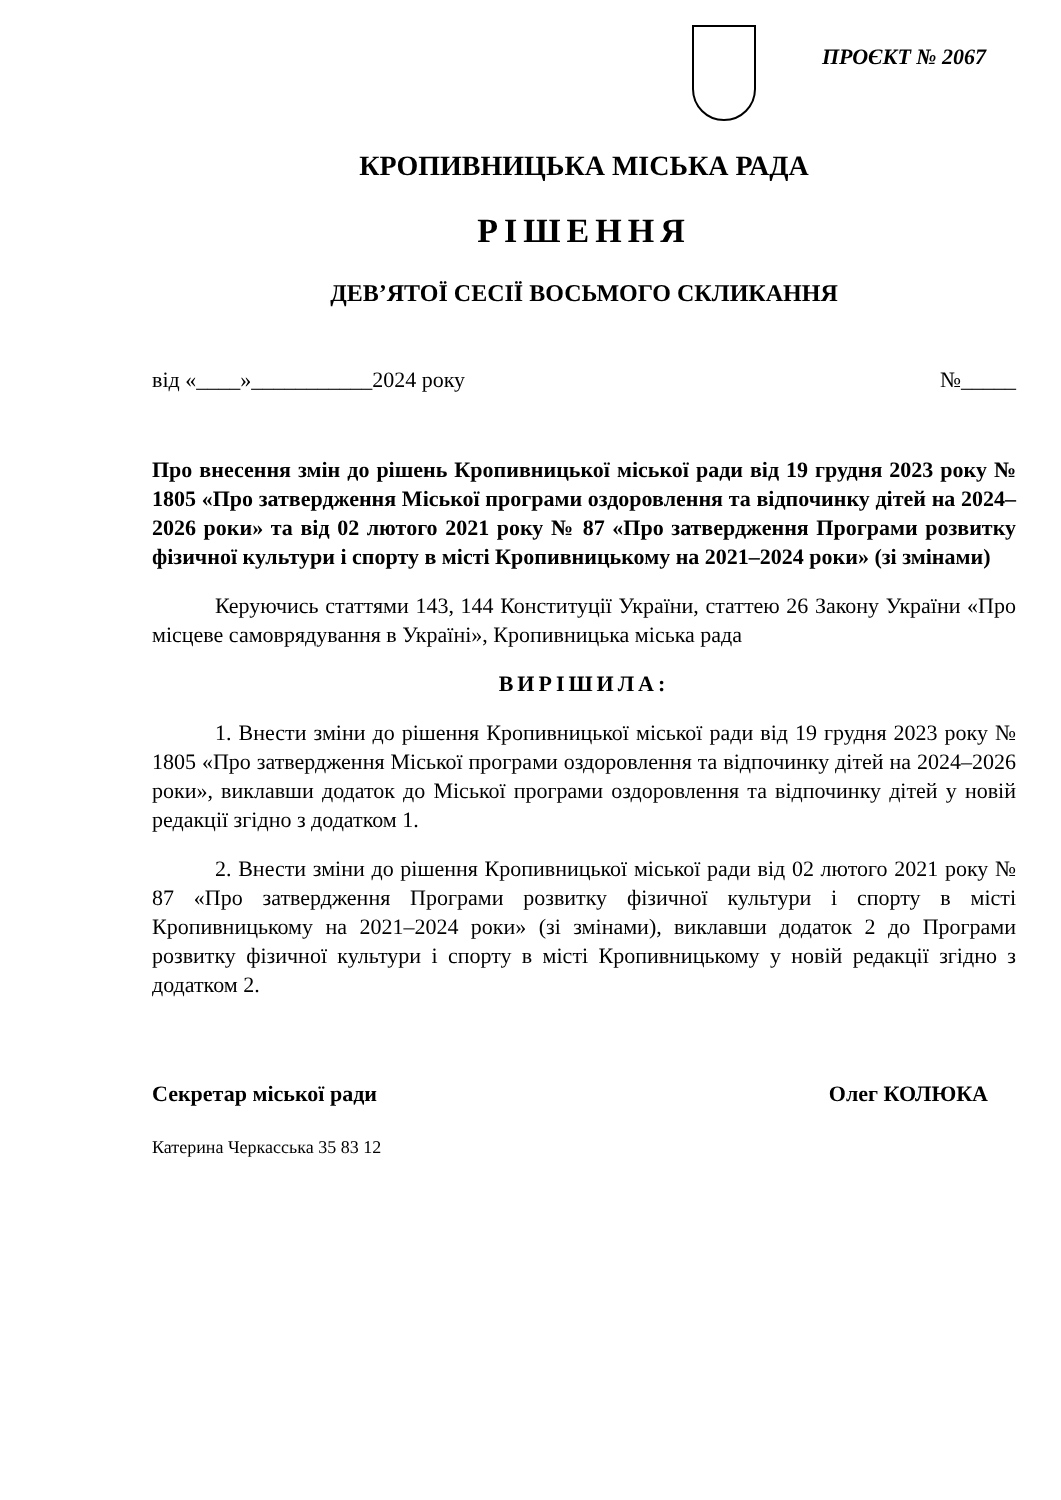ПРОЄКТ № 2067
КРОПИВНИЦЬКА МІСЬКА РАДА
РІШЕННЯ
ДЕВ’ЯТОЇ СЕСІЇ ВОСЬМОГО СКЛИКАННЯ
від «____»___________2024 року №_____
Про внесення змін до рішень Кропивницької міської ради від 19 грудня 2023 року № 1805 «Про затвердження Міської програми оздоровлення та відпочинку дітей на 2024–2026 роки» та від 02 лютого 2021 року № 87 «Про затвердження Програми розвитку фізичної культури і спорту в місті Кропивницькому на 2021–2024 роки» (зі змінами)
Керуючись статтями 143, 144 Конституції України, статтею 26 Закону України «Про місцеве самоврядування в Україні», Кропивницька міська рада
ВИРІШИЛА:
1. Внести зміни до рішення Кропивницької міської ради від 19 грудня 2023 року № 1805 «Про затвердження Міської програми оздоровлення та відпочинку дітей на 2024–2026 роки», виклавши додаток до Міської програми оздоровлення та відпочинку дітей у новій редакції згідно з додатком 1.
2. Внести зміни до рішення Кропивницької міської ради від 02 лютого 2021 року № 87 «Про затвердження Програми розвитку фізичної культури і спорту в місті Кропивницькому на 2021–2024 роки» (зі змінами), виклавши додаток 2 до Програми розвитку фізичної культури і спорту в місті Кропивницькому у новій редакції згідно з додатком 2.
Секретар міської ради Олег КОЛЮКА
Катерина Черкасська 35 83 12